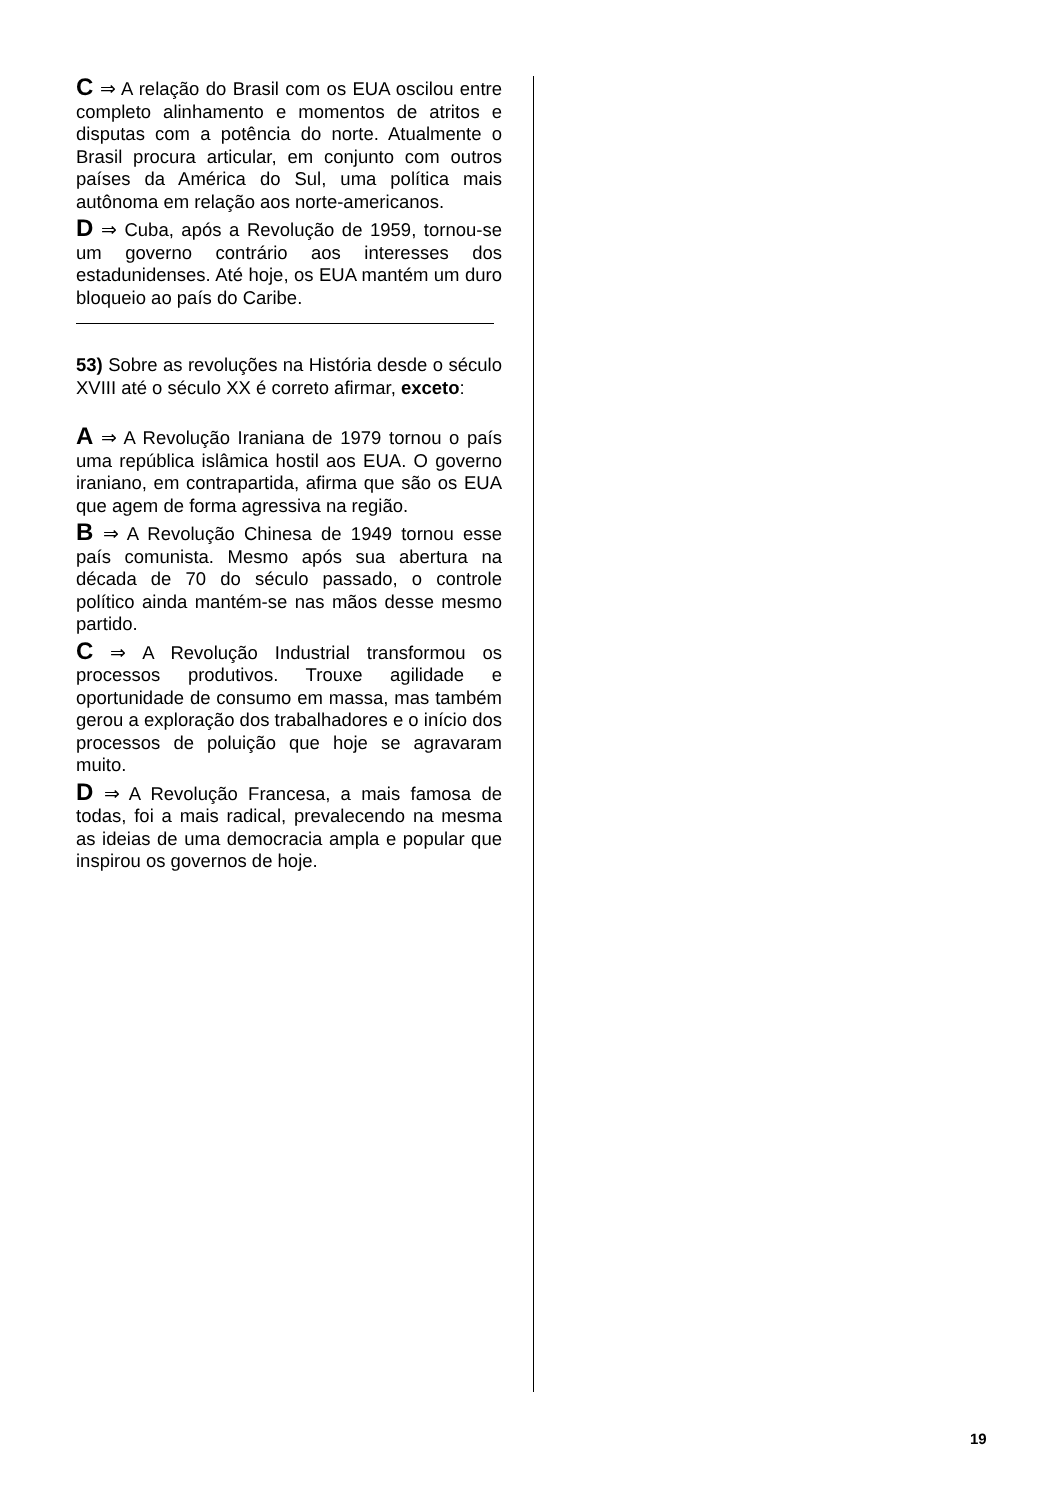C ⇒ A relação do Brasil com os EUA oscilou entre completo alinhamento e momentos de atritos e disputas com a potência do norte. Atualmente o Brasil procura articular, em conjunto com outros países da América do Sul, uma política mais autônoma em relação aos norte-americanos.
D ⇒ Cuba, após a Revolução de 1959, tornou-se um governo contrário aos interesses dos estadunidenses. Até hoje, os EUA mantém um duro bloqueio ao país do Caribe.
53) Sobre as revoluções na História desde o século XVIII até o século XX é correto afirmar, exceto:
A ⇒ A Revolução Iraniana de 1979 tornou o país uma república islâmica hostil aos EUA. O governo iraniano, em contrapartida, afirma que são os EUA que agem de forma agressiva na região.
B ⇒ A Revolução Chinesa de 1949 tornou esse país comunista. Mesmo após sua abertura na década de 70 do século passado, o controle político ainda mantém-se nas mãos desse mesmo partido.
C ⇒ A Revolução Industrial transformou os processos produtivos. Trouxe agilidade e oportunidade de consumo em massa, mas também gerou a exploração dos trabalhadores e o início dos processos de poluição que hoje se agravaram muito.
D ⇒ A Revolução Francesa, a mais famosa de todas, foi a mais radical, prevalecendo na mesma as ideias de uma democracia ampla e popular que inspirou os governos de hoje.
19